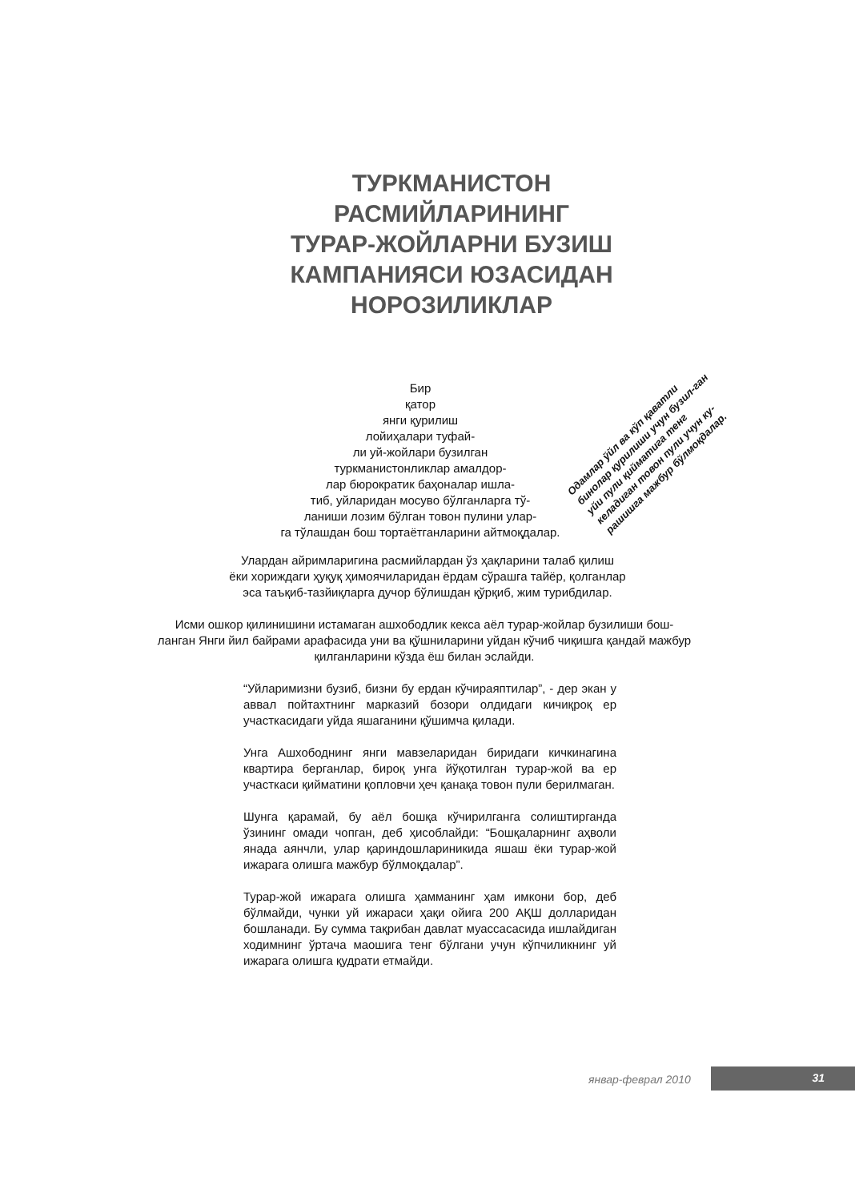ТУРКМАНИСТОН
РАСМИЙЛАРИНИНГ
ТУРАР-ЖОЙЛАРНИ БУЗИШ
КАМПАНИЯСИ ЮЗАСИДАН
НОРОЗИЛИКЛАР
Бир
қатор
янги қурилиш
лойиҳалари туфай-
ли уй-жойлари бузилган
туркманистонликлар амалдор-
лар бюрократик баҳоналар ишла-
тиб, уйларидан мосуво бўлганларга тў-
ланиши лозим бўлган товон пулини улар-
га тўлашдан бош тортаётганларини айтмоқдалар.
Одамлар ўйл ва кўп қаватли бинолар қурилиши учун бузил-ган уйи пули қийматига тенг келадиган товон пули учун ку-рашишга мажбур бўлмоқдалар.
Улардан айримларигина расмийлардан ўз ҳақларини талаб қилиш
ёки хориждаги ҳуқуқ ҳимоячиларидан ёрдам сўрашга тайёр, қолганлар
эса таъқиб-тазйиқларга дучор бўлишдан қўрқиб, жим турибдилар.
Исми ошкор қилинишини истамаган ашхободлик кекса аёл турар-жойлар бузилиши бош-
ланган Янги йил байрами арафасида уни ва қўшниларини уйдан кўчиб чиқишга қандай мажбур
қилганларини кўзда ёш билан эслайди.
“Уйларимизни бузиб, бизни бу ердан кўчираяптилар”, - дер экан у аввал пойтахтнинг марказий бозори олдидаги кичиқроқ ер участкасидаги уйда яшаганини қўшимча қилади.
Унга Ашхободнинг янги мавзеларидан биридаги кичкинагина квартира берганлар, бироқ унга йўқотилган турар-жой ва ер участкаси қийматини қопловчи ҳеч қанақа товон пули берилмаган.
Шунга қарамай, бу аёл бошқа кўчирилганга солиштирганда ўзининг омади чопган, деб ҳисоблайди: “Бошқаларнинг аҳволи янада аянчли, улар қариндошлариникида яшаш ёки турар-жой ижарага олишга мажбур бўлмоқдалар”.
Турар-жой ижарага олишга ҳамманинг ҳам имкони бор, деб бўлмайди, чунки уй ижараси ҳақи ойига 200 АҚШ долларидан бошланади. Бу сумма тақрибан давлат муассасасида ишлайдиган ходимнинг ўртача маошига тенг бўлгани учун кўпчиликнинг уй ижарага олишга қудрати етмайди.
январ-феврал 2010 31